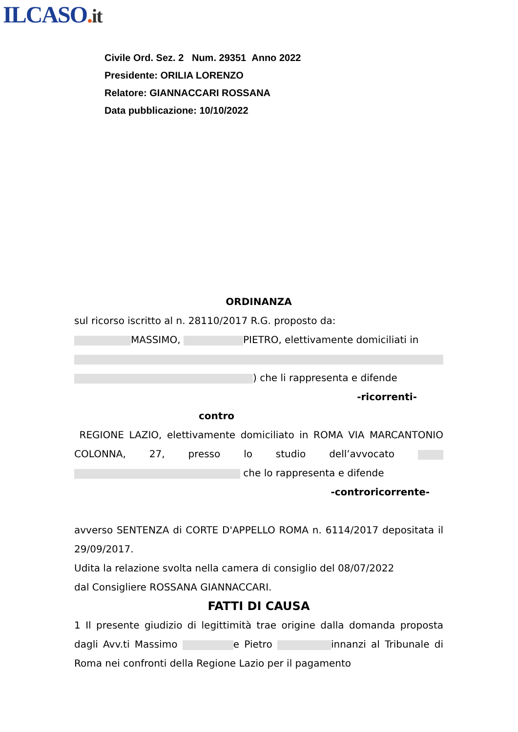ILCASO. it
Civile Ord. Sez. 2 Num. 29351 Anno 2022
Presidente: ORILIA LORENZO
Relatore: GIANNACCARI ROSSANA
Data pubblicazione: 10/10/2022
ORDINANZA
sul ricorso iscritto al n. 28110/2017 R.G. proposto da:
MASSIMO, PIETRO, elettivamente domiciliati in
) che li rappresenta e difende
-ricorrenti-
contro
REGIONE LAZIO, elettivamente domiciliato in ROMA VIA MARCANTONIO COLONNA, 27, presso lo studio dell’avvocato che lo rappresenta e difende
-controricorrente-
avverso SENTENZA di CORTE D'APPELLO ROMA n. 6114/2017 depositata il 29/09/2017.
Udita la relazione svolta nella camera di consiglio del 08/07/2022
dal Consigliere ROSSANA GIANNACCARI.
FATTI DI CAUSA
1 Il presente giudizio di legittimità trae origine dalla domanda proposta dagli Avv.ti Massimo e Pietro innanzi al Tribunale di Roma nei confronti della Regione Lazio per il pagamento